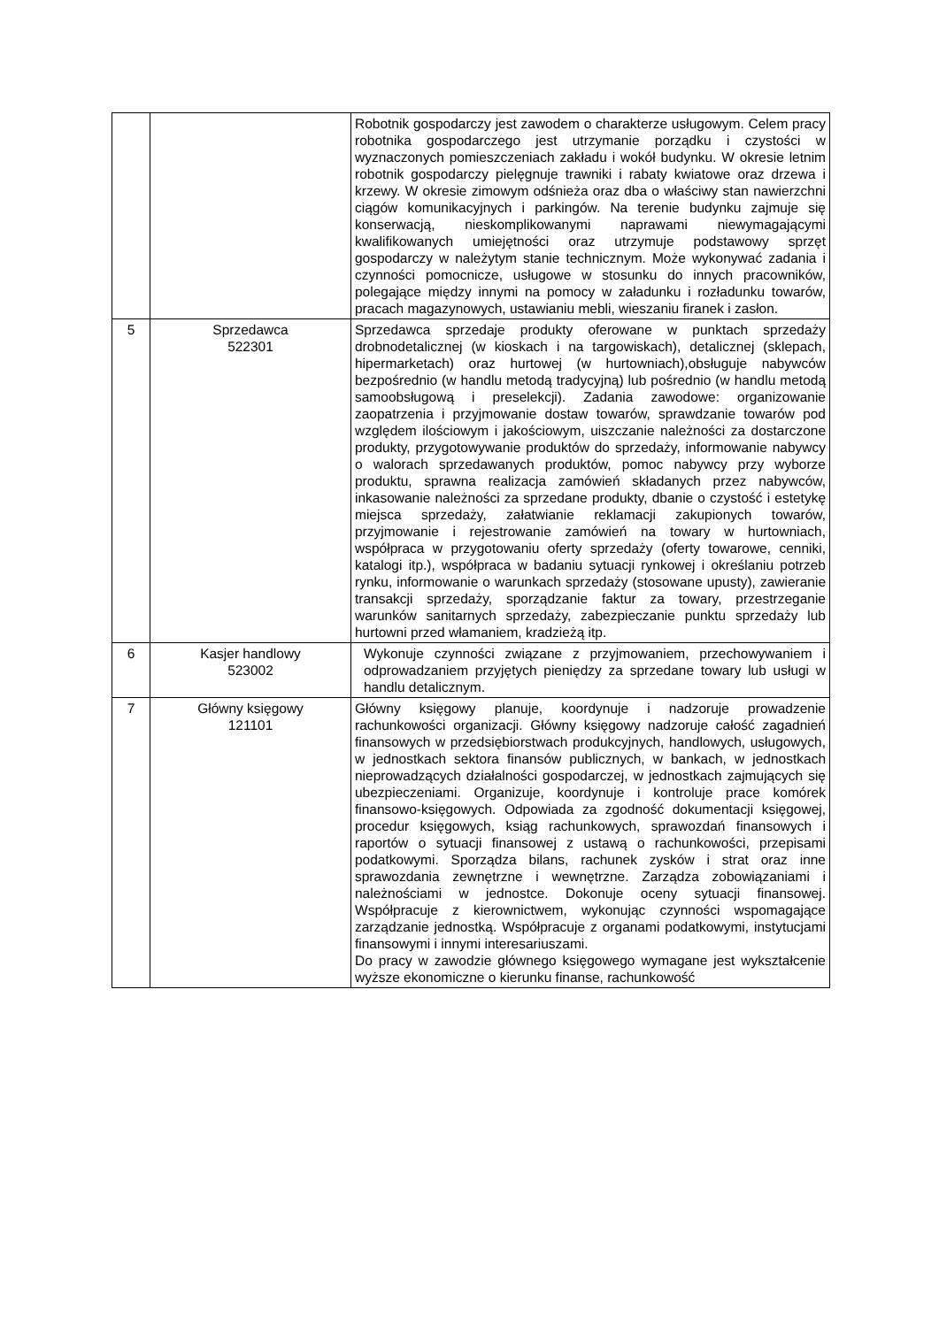| | | Robotnik gospodarczy jest zawodem o charakterze usługowym. Celem pracy robotnika gospodarczego jest utrzymanie porządku i czystości w wyznaczonych pomieszczeniach zakładu i wokół budynku. W okresie letnim robotnik gospodarczy pielęgnuje trawniki i rabaty kwiatowe oraz drzewa i krzewy. W okresie zimowym odśnieża oraz dba o właściwy stan nawierzchni ciągów komunikacyjnych i parkingów. Na terenie budynku zajmuje się konserwacją, nieskomplikowanymi naprawami niewymagającymi kwalifikowanych umiejętności oraz utrzymuje podstawowy sprzęt gospodarczy w należytym stanie technicznym. Może wykonywać zadania i czynności pomocnicze, usługowe w stosunku do innych pracowników, polegające między innymi na pomocy w załadunku i rozładunku towarów, pracach magazynowych, ustawianiu mebli, wieszaniu firanek i zasłon. |
| 5 | Sprzedawca 522301 | Sprzedawca sprzedaje produkty oferowane w punktach sprzedaży drobnodetalicznej (w kioskach i na targowiskach), detalicznej (sklepach, hipermarketach) oraz hurtowej (w hurtowniach),obsługuje nabywców bezpośrednio (w handlu metodą tradycyjną) lub pośrednio (w handlu metodą samoobsługową i preselekcji). Zadania zawodowe: organizowanie zaopatrzenia i przyjmowanie dostaw towarów, sprawdzanie towarów pod względem ilościowym i jakościowym, uiszczanie należności za dostarczone produkty, przygotowywanie produktów do sprzedaży, informowanie nabywcy o walorach sprzedawanych produktów, pomoc nabywcy przy wyborze produktu, sprawna realizacja zamówień składanych przez nabywców, inkasowanie należności za sprzedane produkty, dbanie o czystość i estetykę miejsca sprzedaży, załatwianie reklamacji zakupionych towarów, przyjmowanie i rejestrowanie zamówień na towary w hurtowniach, współpraca w przygotowaniu oferty sprzedaży (oferty towarowe, cenniki, katalogi itp.), współpraca w badaniu sytuacji rynkowej i określaniu potrzeb rynku, informowanie o warunkach sprzedaży (stosowane upusty), zawieranie transakcji sprzedaży, sporządzanie faktur za towary, przestrzeganie warunków sanitarnych sprzedaży, zabezpieczanie punktu sprzedaży lub hurtowni przed włamaniem, kradzieżą itp. |
| 6 | Kasjer handlowy 523002 | Wykonuje czynności związane z przyjmowaniem, przechowywaniem i odprowadzaniem przyjętych pieniędzy za sprzedane towary lub usługi w handlu detalicznym. |
| 7 | Główny księgowy 121101 | Główny księgowy planuje, koordynuje i nadzoruje prowadzenie rachunkowości organizacji. Główny księgowy nadzoruje całość zagadnień finansowych w przedsiębiorstwach produkcyjnych, handlowych, usługowych, w jednostkach sektora finansów publicznych, w bankach, w jednostkach nieprowadzących działalności gospodarczej, w jednostkach zajmujących się ubezpieczeniami. Organizuje, koordynuje i kontroluje prace komórek finansowo-księgowych. Odpowiada za zgodność dokumentacji księgowej, procedur księgowych, ksiąg rachunkowych, sprawozdań finansowych i raportów o sytuacji finansowej z ustawą o rachunkowości, przepisami podatkowymi. Sporządza bilans, rachunek zysków i strat oraz inne sprawozdania zewnętrzne i wewnętrzne. Zarządza zobowiązaniami i należnościami w jednostce. Dokonuje oceny sytuacji finansowej. Współpracuje z kierownictwem, wykonując czynności wspomagające zarządzanie jednostką. Współpracuje z organami podatkowymi, instytucjami finansowymi i innymi interesariuszami. Do pracy w zawodzie głównego księgowego wymagane jest wykształcenie wyższe ekonomiczne o kierunku finanse, rachunkowość |